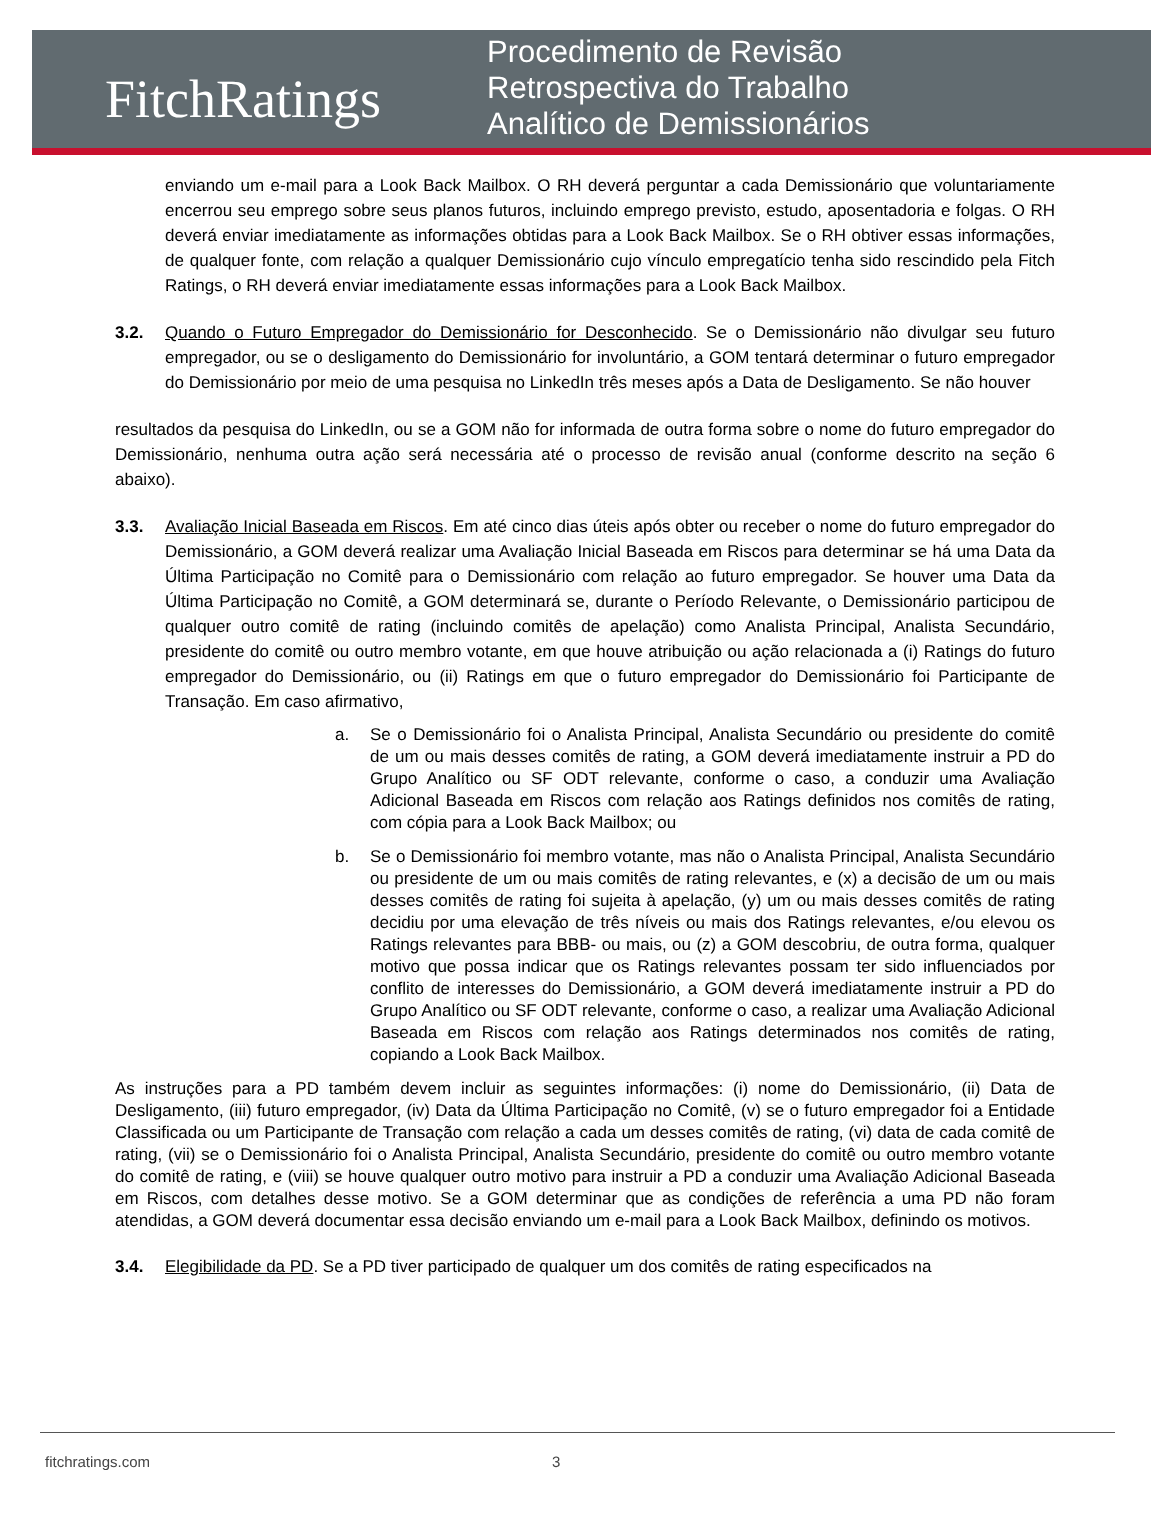FitchRatings
Procedimento de Revisão
Retrospectiva do Trabalho
Analítico de Demissionários
enviando um e-mail para a Look Back Mailbox. O RH deverá perguntar a cada Demissionário que voluntariamente encerrou seu emprego sobre seus planos futuros, incluindo emprego previsto, estudo, aposentadoria e folgas. O RH deverá enviar imediatamente as informações obtidas para a Look Back Mailbox. Se o RH obtiver essas informações, de qualquer fonte, com relação a qualquer Demissionário cujo vínculo empregatício tenha sido rescindido pela Fitch Ratings, o RH deverá enviar imediatamente essas informações para a Look Back Mailbox.
3.2. Quando o Futuro Empregador do Demissionário for Desconhecido. Se o Demissionário não divulgar seu futuro empregador, ou se o desligamento do Demissionário for involuntário, a GOM tentará determinar o futuro empregador do Demissionário por meio de uma pesquisa no LinkedIn três meses após a Data de Desligamento. Se não houver
resultados da pesquisa do LinkedIn, ou se a GOM não for informada de outra forma sobre o nome do futuro empregador do Demissionário, nenhuma outra ação será necessária até o processo de revisão anual (conforme descrito na seção 6 abaixo).
3.3. Avaliação Inicial Baseada em Riscos. Em até cinco dias úteis após obter ou receber o nome do futuro empregador do Demissionário, a GOM deverá realizar uma Avaliação Inicial Baseada em Riscos para determinar se há uma Data da Última Participação no Comitê para o Demissionário com relação ao futuro empregador. Se houver uma Data da Última Participação no Comitê, a GOM determinará se, durante o Período Relevante, o Demissionário participou de qualquer outro comitê de rating (incluindo comitês de apelação) como Analista Principal, Analista Secundário, presidente do comitê ou outro membro votante, em que houve atribuição ou ação relacionada a (i) Ratings do futuro empregador do Demissionário, ou (ii) Ratings em que o futuro empregador do Demissionário foi Participante de Transação. Em caso afirmativo,
a. Se o Demissionário foi o Analista Principal, Analista Secundário ou presidente do comitê de um ou mais desses comitês de rating, a GOM deverá imediatamente instruir a PD do Grupo Analítico ou SF ODT relevante, conforme o caso, a conduzir uma Avaliação Adicional Baseada em Riscos com relação aos Ratings definidos nos comitês de rating, com cópia para a Look Back Mailbox; ou
b. Se o Demissionário foi membro votante, mas não o Analista Principal, Analista Secundário ou presidente de um ou mais comitês de rating relevantes, e (x) a decisão de um ou mais desses comitês de rating foi sujeita à apelação, (y) um ou mais desses comitês de rating decidiu por uma elevação de três níveis ou mais dos Ratings relevantes, e/ou elevou os Ratings relevantes para BBB- ou mais, ou (z) a GOM descobriu, de outra forma, qualquer motivo que possa indicar que os Ratings relevantes possam ter sido influenciados por conflito de interesses do Demissionário, a GOM deverá imediatamente instruir a PD do Grupo Analítico ou SF ODT relevante, conforme o caso, a realizar uma Avaliação Adicional Baseada em Riscos com relação aos Ratings determinados nos comitês de rating, copiando a Look Back Mailbox.
As instruções para a PD também devem incluir as seguintes informações: (i) nome do Demissionário, (ii) Data de Desligamento, (iii) futuro empregador, (iv) Data da Última Participação no Comitê, (v) se o futuro empregador foi a Entidade Classificada ou um Participante de Transação com relação a cada um desses comitês de rating, (vi) data de cada comitê de rating, (vii) se o Demissionário foi o Analista Principal, Analista Secundário, presidente do comitê ou outro membro votante do comitê de rating, e (viii) se houve qualquer outro motivo para instruir a PD a conduzir uma Avaliação Adicional Baseada em Riscos, com detalhes desse motivo. Se a GOM determinar que as condições de referência a uma PD não foram atendidas, a GOM deverá documentar essa decisão enviando um e-mail para a Look Back Mailbox, definindo os motivos.
3.4. Elegibilidade da PD. Se a PD tiver participado de qualquer um dos comitês de rating especificados na
fitchratings.com 3